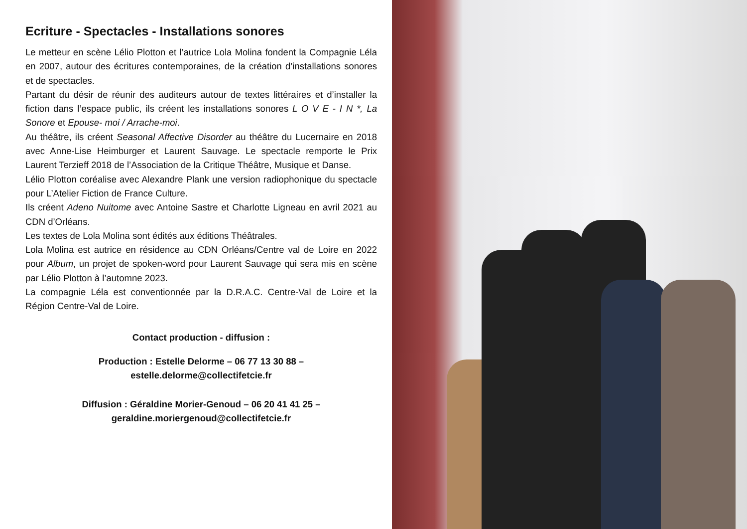Ecriture - Spectacles - Installations sonores
Le metteur en scène Lélio Plotton et l’autrice Lola Molina fondent la Compagnie Léla en 2007, autour des écritures contemporaines, de la création d’installations sonores et de spectacles.
Partant du désir de réunir des auditeurs autour de textes littéraires et d’installer la fiction dans l’espace public, ils créent les installations sonores L O V E - I N *, La Sonore et Epouse- moi / Arrache-moi.
Au théâtre, ils créent Seasonal Affective Disorder au théâtre du Lucernaire en 2018 avec Anne-Lise Heimburger et Laurent Sauvage. Le spectacle remporte le Prix Laurent Terzieff 2018 de l’Association de la Critique Théâtre, Musique et Danse.
Lélio Plotton coréalise avec Alexandre Plank une version radiophonique du spectacle pour L’Atelier Fiction de France Culture.
Ils créent Adeno Nuitome avec Antoine Sastre et Charlotte Ligneau en avril 2021 au CDN d’Orléans.
Les textes de Lola Molina sont édités aux éditions Théâtrales.
Lola Molina est autrice en résidence au CDN Orléans/Centre val de Loire en 2022 pour Album, un projet de spoken-word pour Laurent Sauvage qui sera mis en scène par Lélio Plotton à l’automne 2023.
La compagnie Léla est conventionnée par la D.R.A.C. Centre-Val de Loire et la Région Centre-Val de Loire.
Contact production - diffusion :
Production : Estelle Delorme – 06 77 13 30 88 –
estelle.delorme@collectifetcie.fr
Diffusion : Géraldine Morier-Genoud – 06 20 41 41 25 –
geraldine.moriergenoud@collectifetcie.fr